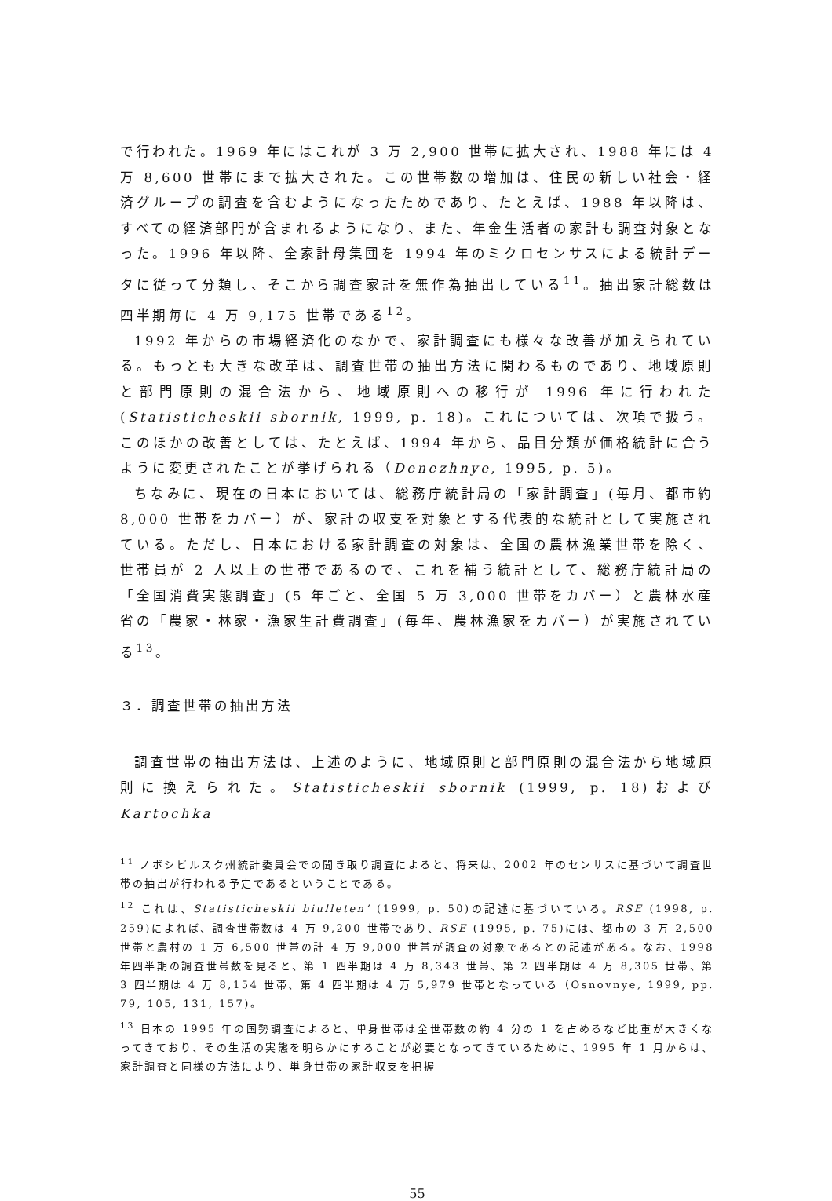で行われた。1969 年にはこれが 3 万 2,900 世帯に拡大され、1988 年には 4 万 8,600 世帯にまで拡大された。この世帯数の増加は、住民の新しい社会・経済グループの調査を含むようになったためであり、たとえば、1988 年以降は、すべての経済部門が含まれるようになり、また、年金生活者の家計も調査対象となった。1996 年以降、全家計母集団を 1994 年のミクロセンサスによる統計データに従って分類し、そこから調査家計を無作為抽出している<sup>11</sup>。抽出家計総数は四半期毎に 4 万 9,175 世帯である<sup>12</sup>。
1992 年からの市場経済化のなかで、家計調査にも様々な改善が加えられている。もっとも大きな改革は、調査世帯の抽出方法に関わるものであり、地域原則と部門原則の混合法から、地域原則への移行が 1996 年に行われた (Statisticheskii sbornik, 1999, p. 18)。これについては、次項で扱う。このほかの改善としては、たとえば、1994 年から、品目分類が価格統計に合うように変更されたことが挙げられる（Denezhnye, 1995, p. 5)。
ちなみに、現在の日本においては、総務庁統計局の「家計調査」(毎月、都市約 8,000 世帯をカバー）が、家計の収支を対象とする代表的な統計として実施されている。ただし、日本における家計調査の対象は、全国の農林漁業世帯を除く、世帯員が 2 人以上の世帯であるので、これを補う統計として、総務庁統計局の「全国消費実態調査」(5 年ごと、全国 5 万 3,000 世帯をカバー）と農林水産省の「農家・林家・漁家生計費調査」(毎年、農林漁家をカバー）が実施されている<sup>13</sup>。
３．調査世帯の抽出方法
調査世帯の抽出方法は、上述のように、地域原則と部門原則の混合法から地域原則に換えられた。Statisticheskii sbornik (1999, p. 18)および Kartochka
<sup>11</sup> ノボシビルスク州統計委員会での聞き取り調査によると、将来は、2002 年のセンサスに基づいて調査世帯の抽出が行われる予定であるということである。
<sup>12</sup> これは、Statisticheskii biulleten’ (1999, p. 50)の記述に基づいている。RSE (1998, p. 259)によれば、調査世帯数は 4 万 9,200 世帯であり、RSE (1995, p. 75)には、都市の 3 万 2,500 世帯と農村の 1 万 6,500 世帯の計 4 万 9,000 世帯が調査の対象であるとの記述がある。なお、1998 年四半期の調査世帯数を見ると、第 1 四半期は 4 万 8,343 世帯、第 2 四半期は 4 万 8,305 世帯、第 3 四半期は 4 万 8,154 世帯、第 4 四半期は 4 万 5,979 世帯となっている（Osnovnye, 1999, pp. 79, 105, 131, 157)。
<sup>13</sup> 日本の 1995 年の国勢調査によると、単身世帯は全世帯数の約 4 分の 1 を占めるなど比重が大きくなってきており、その生活の実態を明らかにすることが必要となってきているために、1995 年 1 月からは、家計調査と同様の方法により、単身世帯の家計収支を把握
55